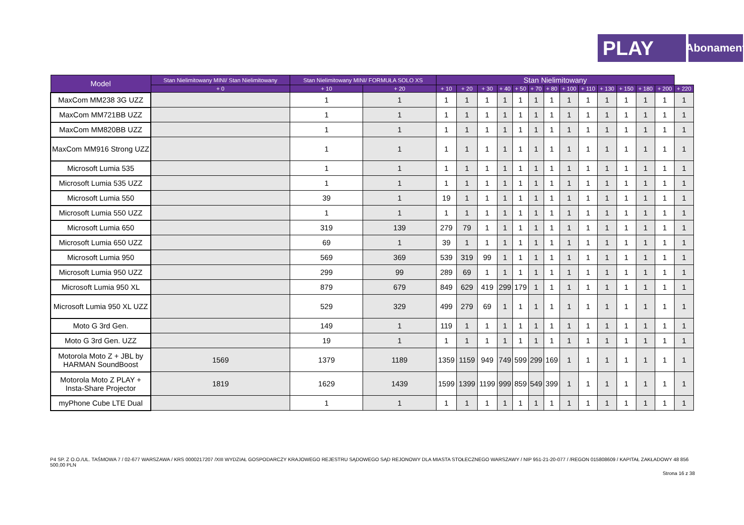PLAY
Abonament
| Model | Stan Nielimitowany MINI/ Stan Nielimitowany | Stan Nielimitowany MINI/ FORMUŁA SOLO XS | | Stan Nielimitowany | | | | | | | | | | | | | |
| --- | --- | --- | --- | --- | --- | --- | --- | --- | --- | --- | --- | --- | --- | --- | --- | --- | --- |
| | + 0 | + 10 | + 20 | + 10 | + 20 | + 30 | + 40 | + 50 | + 70 | + 80 | + 100 | + 110 | + 130 | + 150 | + 180 | + 200 | + 220 |
| MaxCom MM238 3G UZZ | | 1 | 1 | 1 | 1 | 1 | 1 | 1 | 1 | 1 | 1 | 1 | 1 | 1 | 1 | 1 | 1 |
| MaxCom MM721BB UZZ | | 1 | 1 | 1 | 1 | 1 | 1 | 1 | 1 | 1 | 1 | 1 | 1 | 1 | 1 | 1 | 1 |
| MaxCom MM820BB UZZ | | 1 | 1 | 1 | 1 | 1 | 1 | 1 | 1 | 1 | 1 | 1 | 1 | 1 | 1 | 1 | 1 |
| MaxCom MM916 Strong UZZ | | 1 | 1 | 1 | 1 | 1 | 1 | 1 | 1 | 1 | 1 | 1 | 1 | 1 | 1 | 1 | 1 |
| Microsoft Lumia 535 | | 1 | 1 | 1 | 1 | 1 | 1 | 1 | 1 | 1 | 1 | 1 | 1 | 1 | 1 | 1 | 1 |
| Microsoft Lumia 535 UZZ | | 1 | 1 | 1 | 1 | 1 | 1 | 1 | 1 | 1 | 1 | 1 | 1 | 1 | 1 | 1 | 1 |
| Microsoft Lumia 550 | | 39 | 1 | 19 | 1 | 1 | 1 | 1 | 1 | 1 | 1 | 1 | 1 | 1 | 1 | 1 | 1 |
| Microsoft Lumia 550 UZZ | | 1 | 1 | 1 | 1 | 1 | 1 | 1 | 1 | 1 | 1 | 1 | 1 | 1 | 1 | 1 | 1 |
| Microsoft Lumia 650 | | 319 | 139 | 279 | 79 | 1 | 1 | 1 | 1 | 1 | 1 | 1 | 1 | 1 | 1 | 1 | 1 |
| Microsoft Lumia 650 UZZ | | 69 | 1 | 39 | 1 | 1 | 1 | 1 | 1 | 1 | 1 | 1 | 1 | 1 | 1 | 1 | 1 |
| Microsoft Lumia 950 | | 569 | 369 | 539 | 319 | 99 | 1 | 1 | 1 | 1 | 1 | 1 | 1 | 1 | 1 | 1 | 1 |
| Microsoft Lumia 950 UZZ | | 299 | 99 | 289 | 69 | 1 | 1 | 1 | 1 | 1 | 1 | 1 | 1 | 1 | 1 | 1 | 1 |
| Microsoft Lumia 950 XL | | 879 | 679 | 849 | 629 | 419 | 299 | 179 | 1 | 1 | 1 | 1 | 1 | 1 | 1 | 1 | 1 |
| Microsoft Lumia 950 XL UZZ | | 529 | 329 | 499 | 279 | 69 | 1 | 1 | 1 | 1 | 1 | 1 | 1 | 1 | 1 | 1 | 1 |
| Moto G 3rd Gen. | | 149 | 1 | 119 | 1 | 1 | 1 | 1 | 1 | 1 | 1 | 1 | 1 | 1 | 1 | 1 | 1 |
| Moto G 3rd Gen. UZZ | | 19 | 1 | 1 | 1 | 1 | 1 | 1 | 1 | 1 | 1 | 1 | 1 | 1 | 1 | 1 | 1 |
| Motorola Moto Z + JBL by HARMAN SoundBoost | 1569 | 1379 | 1189 | 1359 | 1159 | 949 | 749 | 599 | 299 | 169 | 1 | 1 | 1 | 1 | 1 | 1 | 1 |
| Motorola Moto Z PLAY + Insta-Share Projector | 1819 | 1629 | 1439 | 1599 | 1399 | 1199 | 999 | 859 | 549 | 399 | 1 | 1 | 1 | 1 | 1 | 1 | 1 |
| myPhone Cube LTE Dual | | 1 | 1 | 1 | 1 | 1 | 1 | 1 | 1 | 1 | 1 | 1 | 1 | 1 | 1 | 1 | 1 |
P4 SP. Z O.O./UL. TAŚMOWA 7 / 02-677 WARSZAWA / KRS 0000217207 /XIII WYDZIAŁ GOSPODARCZY KRAJOWEGO REJESTRU SĄDOWEGO SĄD REJONOWY DLA MIASTA STOŁECZNEGO WARSZAWY / NIP 951-21-20-077 / /REGON 015808609 / KAPITAŁ ZAKŁADOWY 48 856 500,00 PLN
Strona 16 z 38